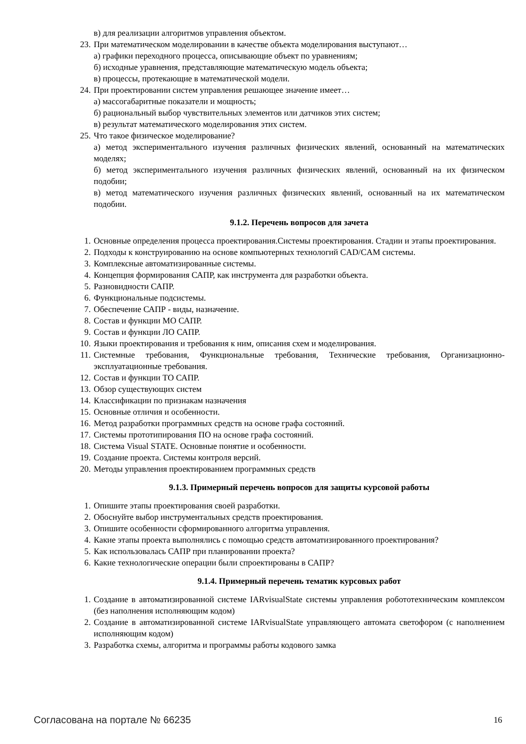в) для реализации алгоритмов управления объектом.
23. При математическом моделировании в качестве объекта моделирования выступают…
а) графики переходного процесса, описывающие объект по уравнениям;
б) исходные уравнения, представляющие математическую модель объекта;
в) процессы, протекающие в математической модели.
24. При проектировании систем управления решающее значение имеет…
а) массогабаритные показатели и мощность;
б) рациональный выбор чувствительных элементов или датчиков этих систем;
в) результат математического моделирования этих систем.
25. Что такое физическое моделирование?
а) метод экспериментального изучения различных физических явлений, основанный на математических моделях;
б) метод экспериментального изучения различных физических явлений, основанный на их физическом подобии;
в) метод математического изучения различных физических явлений, основанный на их математическом подобии.
9.1.2. Перечень вопросов для зачета
1. Основные определения процесса проектирования.Системы проектирования. Стадии и этапы проектирования.
2. Подходы к конструированию на основе компьютерных технологий CAD/CAM системы.
3. Комплексные автоматизированные системы.
4. Концепция формирования САПР, как инструмента для разработки объекта.
5. Разновидности САПР.
6. Функциональные подсистемы.
7. Обеспечение САПР - виды, назначение.
8. Состав и функции МО САПР.
9. Состав и функции ЛО САПР.
10. Языки проектирования и требования к ним, описания схем и моделирования.
11. Системные требования, Функциональные требования, Технические требования, Организационно-эксплуатационные требования.
12. Состав и функции ТО САПР.
13. Обзор существующих систем
14. Классификации по признакам назначения
15. Основные отличия и особенности.
16. Метод разработки программных средств на основе графа состояний.
17. Системы прототипирования ПО на основе графа состояний.
18. Система Visual STATE. Основные понятие и особенности.
19. Создание проекта. Системы контроля версий.
20. Методы управления проектированием программных средств
9.1.3. Примерный перечень вопросов для защиты курсовой работы
1. Опишите этапы проектирования своей разработки.
2. Обоснуйте выбор инструментальных средств проектирования.
3. Опишите особенности сформированного алгоритма управления.
4. Какие этапы проекта выполнялись с помощью средств автоматизированного проектирования?
5. Как использовалась САПР при планировании проекта?
6. Какие технологические операции были спроектированы в САПР?
9.1.4. Примерный перечень тематик курсовых работ
1. Создание в автоматизированной системе IARvisualState системы управления робототехническим комплексом (без наполнения исполняющим кодом)
2. Создание в автоматизированной системе IARvisualState управляющего автомата светофором (с наполнением исполняющим кодом)
3. Разработка схемы, алгоритма и программы работы кодового замка
Согласована на портале № 66235 16